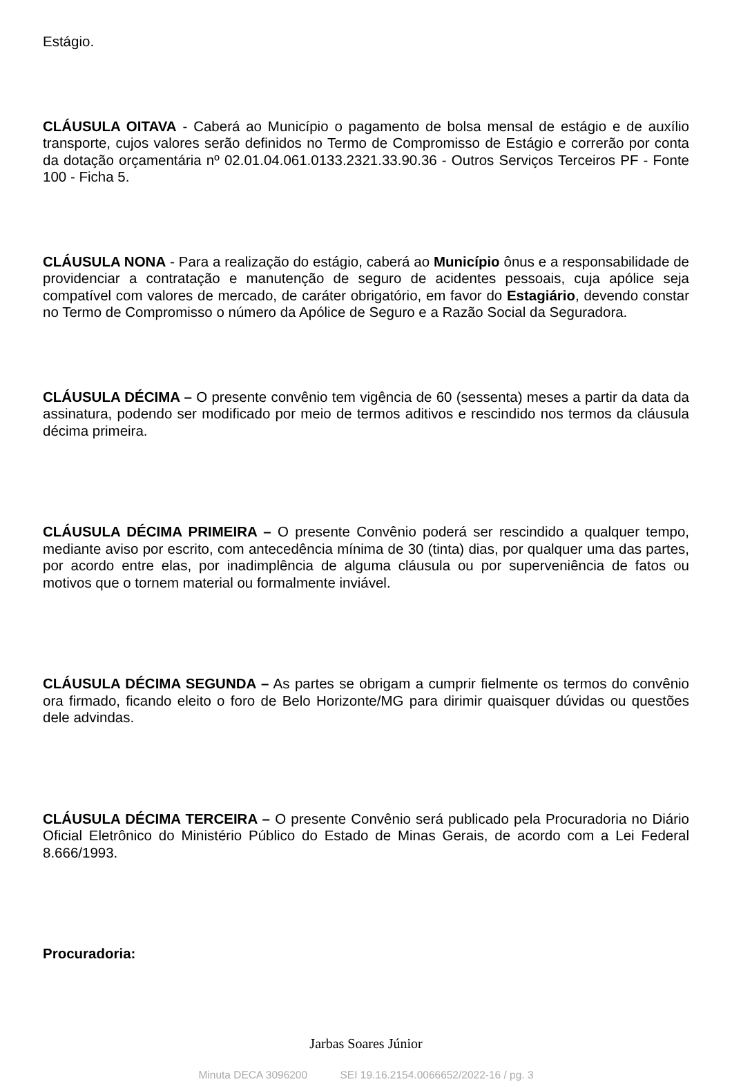Estágio.
CLÁUSULA OITAVA - Caberá ao Município o pagamento de bolsa mensal de estágio e de auxílio transporte, cujos valores serão definidos no Termo de Compromisso de Estágio e correrão por conta da dotação orçamentária nº 02.01.04.061.0133.2321.33.90.36 - Outros Serviços Terceiros PF - Fonte 100 - Ficha 5.
CLÁUSULA NONA - Para a realização do estágio, caberá ao Município ônus e a responsabilidade de providenciar a contratação e manutenção de seguro de acidentes pessoais, cuja apólice seja compatível com valores de mercado, de caráter obrigatório, em favor do Estagiário, devendo constar no Termo de Compromisso o número da Apólice de Seguro e a Razão Social da Seguradora.
CLÁUSULA DÉCIMA – O presente convênio tem vigência de 60 (sessenta) meses a partir da data da assinatura, podendo ser modificado por meio de termos aditivos e rescindido nos termos da cláusula décima primeira.
CLÁUSULA DÉCIMA PRIMEIRA – O presente Convênio poderá ser rescindido a qualquer tempo, mediante aviso por escrito, com antecedência mínima de 30 (tinta) dias, por qualquer uma das partes, por acordo entre elas, por inadimplência de alguma cláusula ou por superveniência de fatos ou motivos que o tornem material ou formalmente inviável.
CLÁUSULA DÉCIMA SEGUNDA – As partes se obrigam a cumprir fielmente os termos do convênio ora firmado, ficando eleito o foro de Belo Horizonte/MG para dirimir quaisquer dúvidas ou questões dele advindas.
CLÁUSULA DÉCIMA TERCEIRA – O presente Convênio será publicado pela Procuradoria no Diário Oficial Eletrônico do Ministério Público do Estado de Minas Gerais, de acordo com a Lei Federal 8.666/1993.
Procuradoria:
Jarbas Soares Júnior
Minuta DECA 3096200 SEI 19.16.2154.0066652/2022-16 / pg. 3